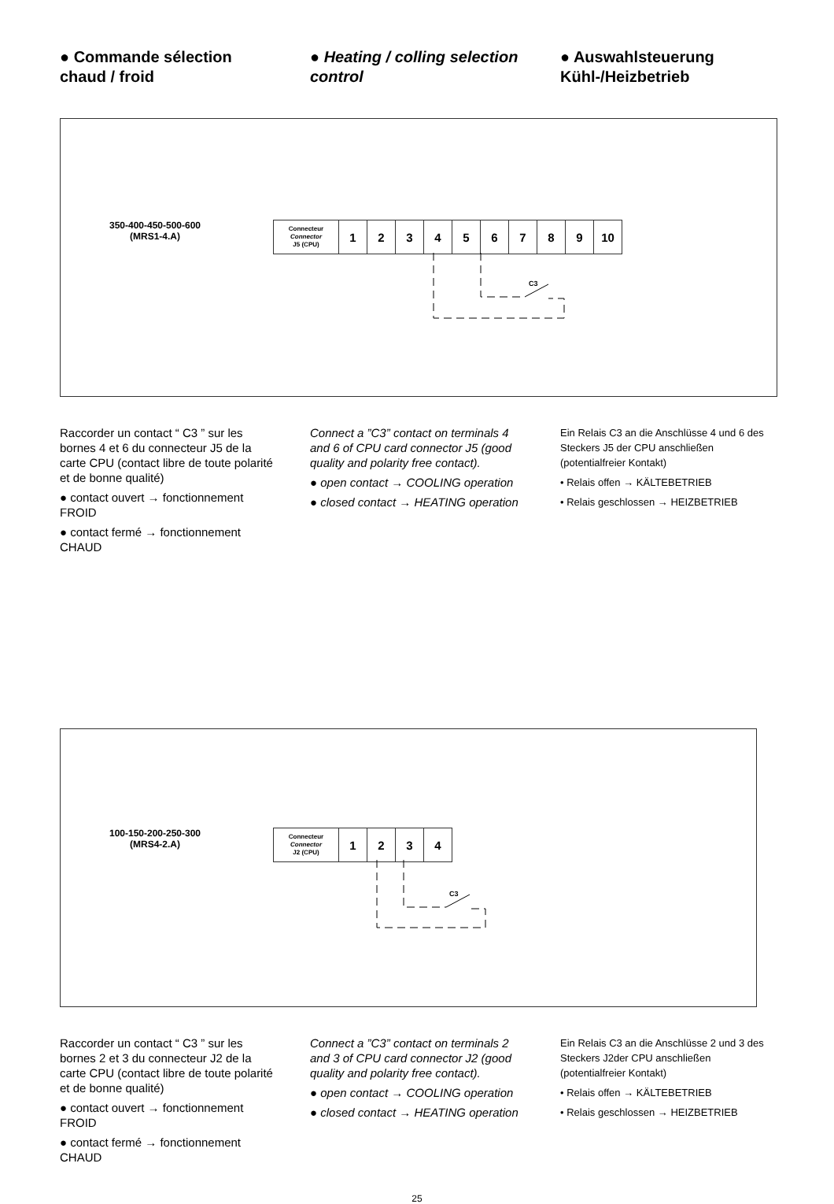● Commande sélection chaud / froid
● Heating / colling selection control
● Auswahlsteuerung Kühl-/Heizbetrieb
350-400-450-500-600
(MRS1-4.A)
| Connecteur Connector J5 (CPU) | 1 | 2 | 3 | 4 | 5 | 6 | 7 | 8 | 9 | 10 |
C3
Raccorder un contact “ C3 ” sur les bornes 4 et 6 du connecteur J5 de la carte CPU (contact libre de toute polarité et de bonne qualité)
● contact ouvert → fonctionnement FROID
● contact fermé → fonctionnement CHAUD
Connect a ”C3” contact on terminals 4 and 6 of CPU card connector J5 (good quality and polarity free contact).
● open contact → COOLING operation
● closed contact → HEATING operation
Ein Relais C3 an die Anschlüsse 4 und 6 des Steckers J5 der CPU anschließen (potentialfreier Kontakt)
• Relais offen → KÄLTEBETRIEB
• Relais geschlossen → HEIZBETRIEB
100-150-200-250-300
(MRS4-2.A)
| Connecteur Connector J2 (CPU) | 1 | 2 | 3 | 4 |
C3
Raccorder un contact “ C3 ” sur les bornes 2 et 3 du connecteur J2 de la carte CPU (contact libre de toute polarité et de bonne qualité)
● contact ouvert → fonctionnement FROID
● contact fermé → fonctionnement CHAUD
Connect a ”C3” contact on terminals 2 and 3 of CPU card connector J2 (good quality and polarity free contact).
● open contact → COOLING operation
● closed contact → HEATING operation
Ein Relais C3 an die Anschlüsse 2 und 3 des Steckers J2der CPU anschließen (potentialfreier Kontakt)
• Relais offen → KÄLTEBETRIEB
• Relais geschlossen → HEIZBETRIEB
25